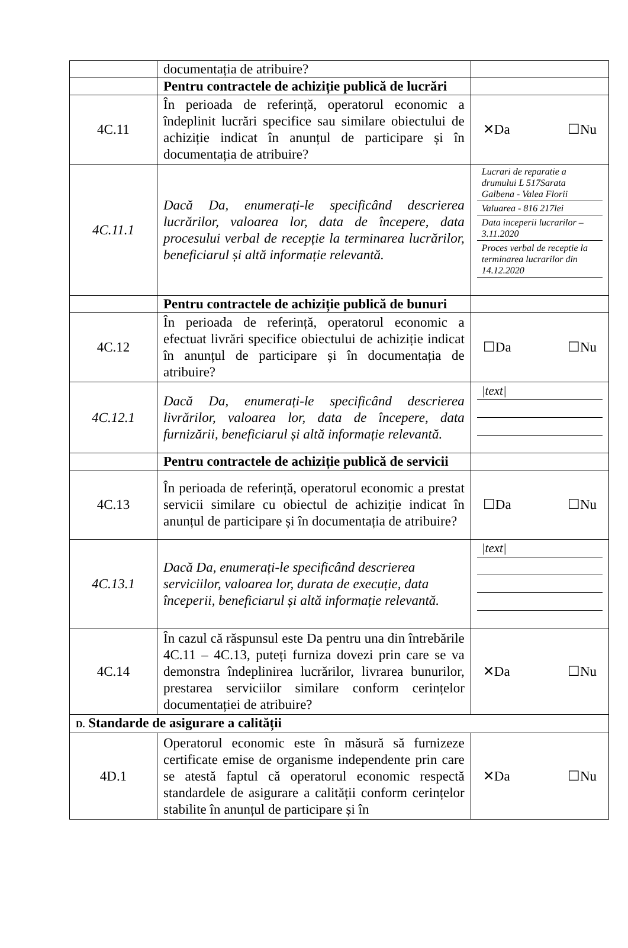| | documentația de atribuire? | |
| | Pentru contractele de achiziție publică de lucrări | |
| 4C.11 | În perioada de referință, operatorul economic a îndeplinit lucrări specifice sau similare obiectului de achiziție indicat în anunțul de participare și în documentația de atribuire? | ✕Da ☐Nu |
| 4C.11.1 | Dacă Da, enumerați-le specificând descrierea lucrărilor, valoarea lor, data de începere, data procesului verbal de recepție la terminarea lucrărilor, beneficiarul și altă informație relevantă. | / Lucrari de reparatie a drumului L 517Sarata Galbena - Valea Florii / / Valuarea - 816 217lei / / Data inceperii lucrarilor – 3.11.2020 / / Proces verbal de receptie la terminarea lucrarilor din 14.12.2020 / |
| | Pentru contractele de achiziție publică de bunuri | |
| 4C.12 | În perioada de referință, operatorul economic a efectuat livrări specifice obiectului de achiziție indicat în anunțul de participare și în documentația de atribuire? | ☐Da ☐Nu |
| 4C.12.1 | Dacă Da, enumerați-le specificând descrierea livrărilor, valoarea lor, data de începere, data furnizării, beneficiarul și altă informație relevantă. | / /text/ / |
| | Pentru contractele de achiziție publică de servicii | |
| 4C.13 | În perioada de referință, operatorul economic a prestat servicii similare cu obiectul de achiziție indicat în anunțul de participare și în documentația de atribuire? | ☐Da ☐Nu |
| 4C.13.1 | Dacă Da, enumerați-le specificând descrierea serviciilor, valoarea lor, durata de execuție, data începerii, beneficiarul și altă informație relevantă. | / /text/ / |
| 4C.14 | În cazul că răspunsul este Da pentru una din întrebările 4C.11 – 4C.13, puteți furniza dovezi prin care se va demonstra îndeplinirea lucrărilor, livrarea bunurilor, prestarea serviciilor similare conform cerințelor documentației de atribuire? | ✕Da ☐Nu |
| D. Standarde de asigurare a calității | | |
| 4D.1 | Operatorul economic este în măsură să furnizeze certificate emise de organisme independente prin care se atestă faptul că operatorul economic respectă standardele de asigurare a calității conform cerințelor stabilite în anunțul de participare și în | ✕Da ☐Nu |